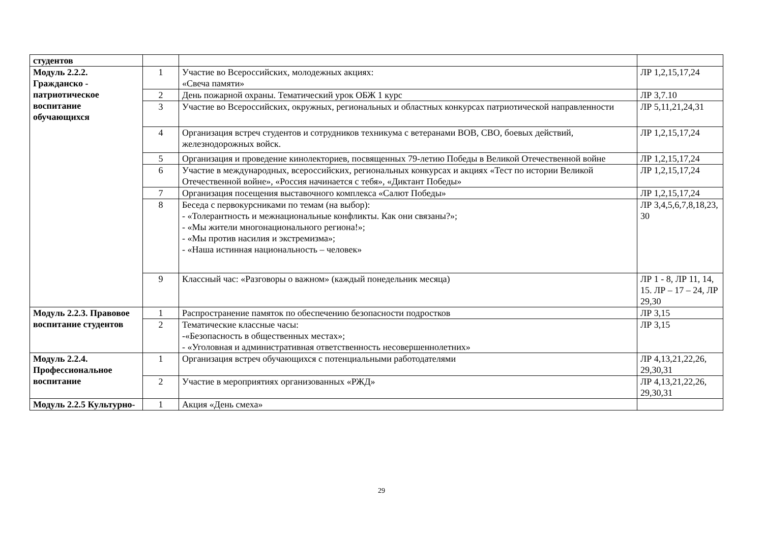| студентов | | | |
| Модуль 2.2.2. Гражданско - патриотическое воспитание обучающихся | 1 | Участие во Всероссийских, молодежных акциях: «Свеча памяти» | ЛР 1,2,15,17,24 |
| | 2 | День пожарной охраны. Тематический урок ОБЖ 1 курс | ЛР 3,7.10 |
| | 3 | Участие во Всероссийских, окружных, региональных и областных конкурсах патриотической направленности | ЛР 5,11,21,24,31 |
| | 4 | Организация встреч студентов и сотрудников техникума с ветеранами ВОВ, СВО, боевых действий, железнодорожных войск. | ЛР 1,2,15,17,24 |
| | 5 | Организация и проведение кинолекториев, посвященных 79-летию Победы в Великой Отечественной войне | ЛР 1,2,15,17,24 |
| | 6 | Участие в международных, всероссийских, региональных конкурсах и акциях «Тест по истории Великой Отечественной войне», «Россия начинается с тебя», «Диктант Победы» | ЛР 1,2,15,17,24 |
| | 7 | Организация посещения выставочного комплекса «Салют Победы» | ЛР 1,2,15,17,24 |
| | 8 | Беседа с первокурсниками по темам (на выбор): - «Толерантность и межнациональные конфликты. Как они связаны?»; - «Мы жители многонационального региона!»; - «Мы против насилия и экстремизма»; - «Наша истинная национальность – человек» | ЛР 3,4,5,6,7,8,18,23, 30 |
| | 9 | Классный час: «Разговоры о важном» (каждый понедельник месяца) | ЛР 1 - 8, ЛР 11, 14, 15. ЛР – 17 – 24, ЛР 29,30 |
| Модуль 2.2.3. Правовое воспитание студентов | 1 | Распространение памяток по обеспечению безопасности подростков | ЛР 3,15 |
| | 2 | Тематические классные часы: -«Безопасность в общественных местах»; - «Уголовная и административная ответственность несовершеннолетних» | ЛР 3,15 |
| Модуль 2.2.4. Профессиональное воспитание | 1 | Организация встреч обучающихся с потенциальными работодателями | ЛР 4,13,21,22,26, 29,30,31 |
| | 2 | Участие в мероприятиях организованных «РЖД» | ЛР 4,13,21,22,26, 29,30,31 |
| Модуль 2.2.5 Культурно- | 1 | Акция «День смеха» | |
29